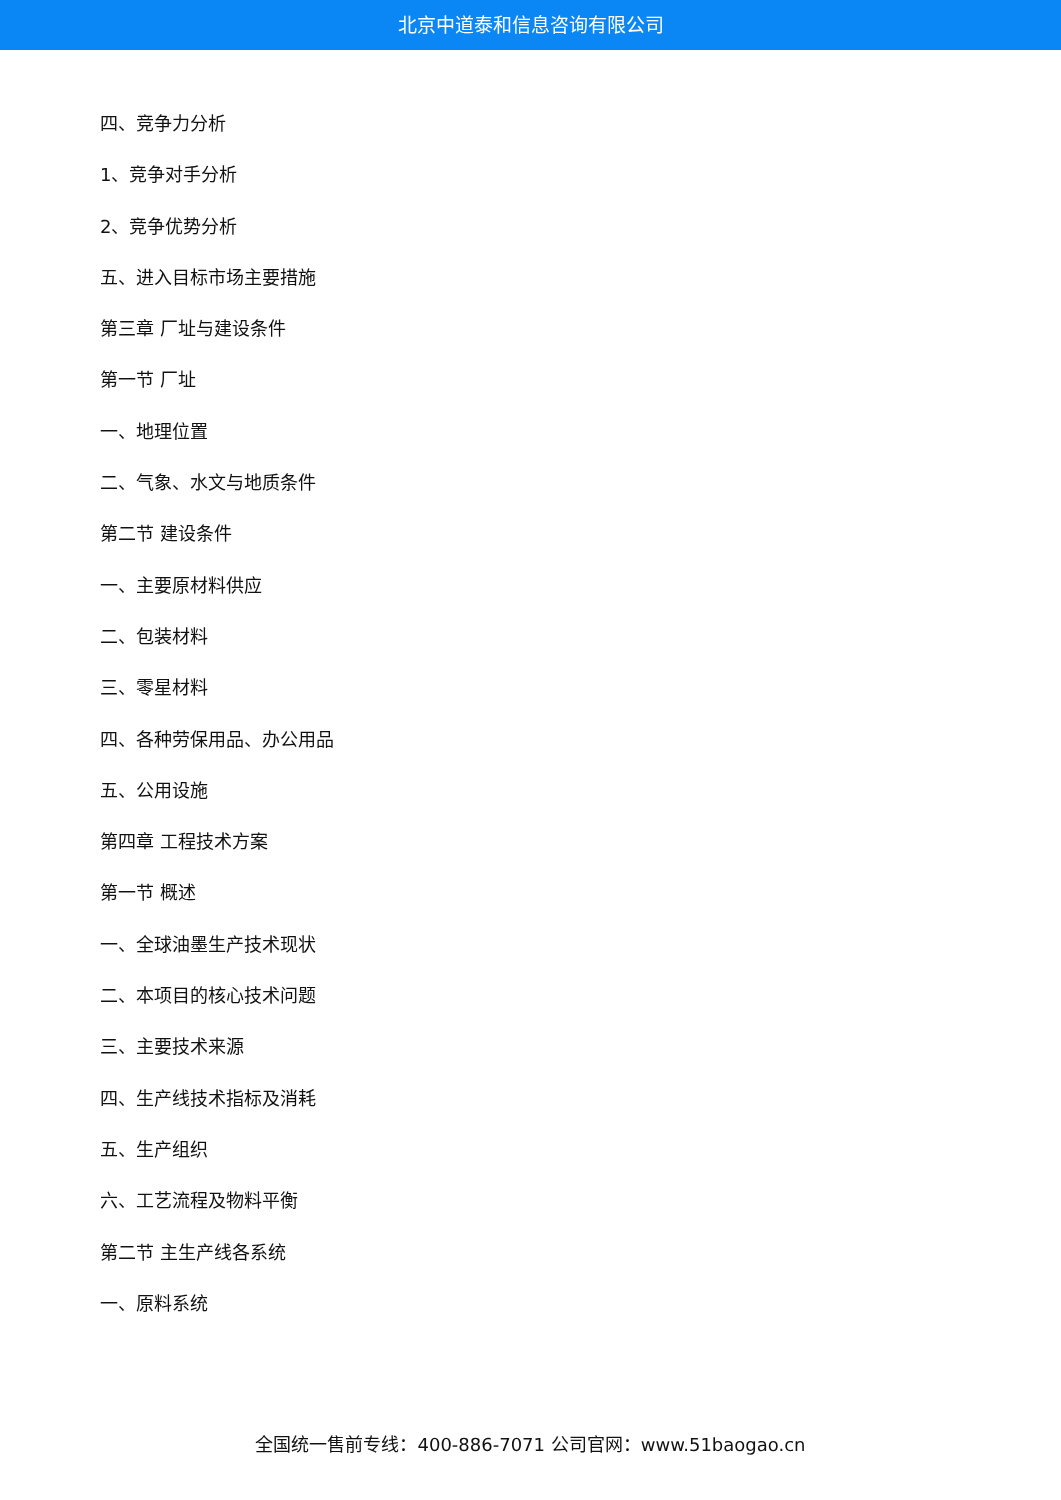北京中道泰和信息咨询有限公司
四、竞争力分析
1、竞争对手分析
2、竞争优势分析
五、进入目标市场主要措施
第三章 厂址与建设条件
第一节 厂址
一、地理位置
二、气象、水文与地质条件
第二节 建设条件
一、主要原材料供应
二、包装材料
三、零星材料
四、各种劳保用品、办公用品
五、公用设施
第四章 工程技术方案
第一节 概述
一、全球油墨生产技术现状
二、本项目的核心技术问题
三、主要技术来源
四、生产线技术指标及消耗
五、生产组织
六、工艺流程及物料平衡
第二节 主生产线各系统
一、原料系统
全国统一售前专线：400-886-7071 公司官网：www.51baogao.cn